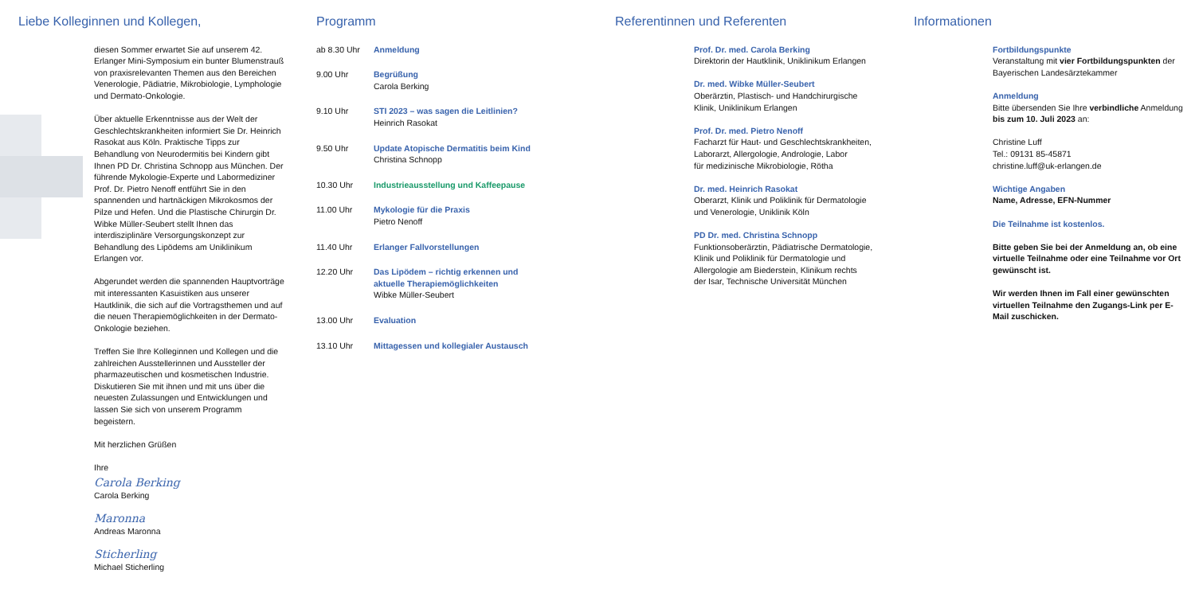Liebe Kolleginnen und Kollegen,
diesen Sommer erwartet Sie auf unserem 42. Erlanger Mini-Symposium ein bunter Blumenstrauß von praxisrelevanten Themen aus den Bereichen Venerologie, Pädiatrie, Mikrobiologie, Lymphologie und Dermato-Onkologie.
Über aktuelle Erkenntnisse aus der Welt der Geschlechtskrankheiten informiert Sie Dr. Heinrich Rasokat aus Köln. Praktische Tipps zur Behandlung von Neurodermitis bei Kindern gibt Ihnen PD Dr. Christina Schnopp aus München. Der führende Mykologie-Experte und Labormediziner Prof. Dr. Pietro Nenoff entführt Sie in den spannenden und hartnäckigen Mikrokosmos der Pilze und Hefen. Und die Plastische Chirurgin Dr. Wibke Müller-Seubert stellt Ihnen das interdisziplinäre Versorgungskonzept zur Behandlung des Lipödems am Uniklinikum Erlangen vor.
Abgerundet werden die spannenden Hauptvorträge mit interessanten Kasuistiken aus unserer Hautklinik, die sich auf die Vortragsthemen und auf die neuen Therapiemöglichkeiten in der Dermato-Onkologie beziehen.
Treffen Sie Ihre Kolleginnen und Kollegen und die zahlreichen Ausstellerinnen und Aussteller der pharmazeutischen und kosmetischen Industrie. Diskutieren Sie mit ihnen und mit uns über die neuesten Zulassungen und Entwicklungen und lassen Sie sich von unserem Programm begeistern.
Mit herzlichen Grüßen
Ihre
Carola Berking
Carola Berking
Maronna
Andreas Maronna
Sticherling
Michael Sticherling
Programm
ab 8.30 Uhr Anmeldung
9.00 Uhr Begrüßung
Carola Berking
9.10 Uhr STI 2023 – was sagen die Leitlinien?
Heinrich Rasokat
9.50 Uhr Update Atopische Dermatitis beim Kind
Christina Schnopp
10.30 Uhr Industrieausstellung und Kaffeepause
11.00 Uhr Mykologie für die Praxis
Pietro Nenoff
11.40 Uhr Erlanger Fallvorstellungen
12.20 Uhr Das Lipödem – richtig erkennen und
aktuelle Therapiemöglichkeiten
Wibke Müller-Seubert
13.00 Uhr Evaluation
13.10 Uhr Mittagessen und kollegialer Austausch
Referentinnen und Referenten
Prof. Dr. med. Carola Berking
Direktorin der Hautklinik, Uniklinikum Erlangen
Dr. med. Wibke Müller-Seubert
Oberärztin, Plastisch- und Handchirurgische
Klinik, Uniklinikum Erlangen
Prof. Dr. med. Pietro Nenoff
Facharzt für Haut- und Geschlechtskrankheiten,
Laborarzt, Allergologie, Andrologie, Labor
für medizinische Mikrobiologie, Rötha
Dr. med. Heinrich Rasokat
Oberarzt, Klinik und Poliklinik für Dermatologie
und Venerologie, Uniklinik Köln
PD Dr. med. Christina Schnopp
Funktionsoberärztin, Pädiatrische Dermatologie,
Klinik und Poliklinik für Dermatologie und
Allergologie am Biederstein, Klinikum rechts
der Isar, Technische Universität München
Informationen
Fortbildungspunkte
Veranstaltung mit vier Fortbildungspunkten der Bayerischen Landesärztekammer
Anmeldung
Bitte übersenden Sie Ihre verbindliche Anmeldung bis zum 10. Juli 2023 an:
Christine Luff
Tel.: 09131 85-45871
christine.luff@uk-erlangen.de
Wichtige Angaben
Name, Adresse, EFN-Nummer
Die Teilnahme ist kostenlos.
Bitte geben Sie bei der Anmeldung an, ob eine virtuelle Teilnahme oder eine Teilnahme vor Ort gewünscht ist.
Wir werden Ihnen im Fall einer gewünschten virtuellen Teilnahme den Zugangs-Link per E-Mail zuschicken.